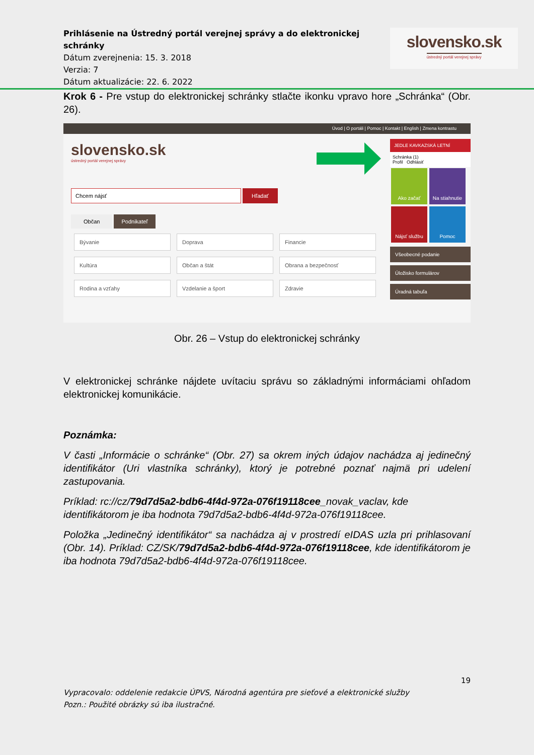Prihlásenie na Ústredný portál verejnej správy a do elektronickej schránky
Dátum zverejnenia: 15. 3. 2018
Verzia: 7
Dátum aktualizácie: 22. 6. 2022
slovensko.sk
ústredný portál verejnej správy
Krok 6 - Pre vstup do elektronickej schránky stlačte ikonku vpravo hore „Schránka“ (Obr. 26).
Úvod | O portáli | Pomoc | Kontakt | English | Zmena kontrastu
slovensko.sk
ústredný portál verejnej správy
Chcem nájsť Hľadať
Občan Podnikateľ
Bývanie Doprava Financie Kultúra Občan a štát Obrana a bezpečnosť Rodina a vzťahy Vzdelanie a šport Zdravie
JEDLE KAVKAZSKÁ LETNÍ
Schránka (1)
Profil Odhlásiť
Ako začať Na stiahnutie Nájsť službu Pomoc
Všeobecné podanie
Úložisko formulárov
Úradná tabuľa
Obr. 26 – Vstup do elektronickej schránky
V elektronickej schránke nájdete uvítaciu správu so základnými informáciami ohľadom elektronickej komunikácie.
Poznámka:
V časti „Informácie o schránke“ (Obr. 27) sa okrem iných údajov nachádza aj jedinečný identifikátor (Uri vlastníka schránky), ktorý je potrebné poznať najmä pri udelení zastupovania.
Príklad: rc://cz/79d7d5a2-bdb6-4f4d-972a-076f19118cee_novak_vaclav, kde identifikátorom je iba hodnota 79d7d5a2-bdb6-4f4d-972a-076f19118cee.
Položka „Jedinečný identifikátor“ sa nachádza aj v prostredí eIDAS uzla pri prihlasovaní (Obr. 14). Príklad: CZ/SK/79d7d5a2-bdb6-4f4d-972a-076f19118cee, kde identifikátorom je iba hodnota 79d7d5a2-bdb6-4f4d-972a-076f19118cee.
19
Vypracovalo: oddelenie redakcie ÚPVS, Národná agentúra pre sieťové a elektronické služby
Pozn.: Použité obrázky sú iba ilustračné.